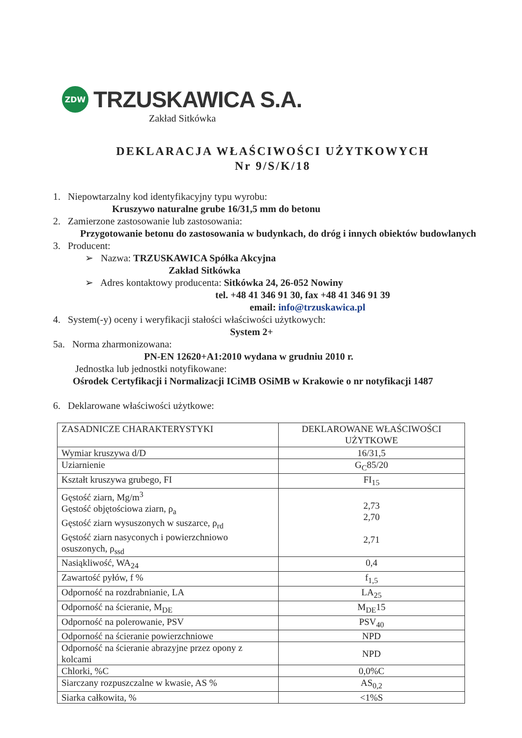ZDW
TRZUSKAWICA S.A.
Zakład Sitkówka
DEKLARACJA WŁAŚCIWOŚCI UŻYTKOWYCH
Nr 9/S/K/18
1. Niepowtarzalny kod identyfikacyjny typu wyrobu:
Kruszywo naturalne grube 16/31,5 mm do betonu
2. Zamierzone zastosowanie lub zastosowania:
Przygotowanie betonu do zastosowania w budynkach, do dróg i innych obiektów budowlanych
3. Producent:
➢ Nazwa: TRZUSKAWICA Spółka Akcyjna
Zakład Sitkówka
➢ Adres kontaktowy producenta: Sitkówka 24, 26-052 Nowiny
tel. +48 41 346 91 30, fax +48 41 346 91 39
email: info@trzuskawica.pl
4. System(-y) oceny i weryfikacji stałości właściwości użytkowych:
System 2+
5a. Norma zharmonizowana:
PN-EN 12620+A1:2010 wydana w grudniu 2010 r.
Jednostka lub jednostki notyfikowane:
Ośrodek Certyfikacji i Normalizacji ICiMB OSiMB w Krakowie o nr notyfikacji 1487
6. Deklarowane właściwości użytkowe:
| ZASADNICZE CHARAKTERYSTYKI | DEKLAROWANE WŁAŚCIWOŚCI UŻYTKOWE |
| --- | --- |
| Wymiar kruszywa d/D | 16/31,5 |
| Uziarnienie | G<sub>C</sub>85/20 |
| Kształt kruszywa grubego, FI | FI<sub>15</sub> |
| Gęstość ziarn, Mg/m<sup>3</sup> Gęstość objętościowa ziarn, ρ<sub>a</sub> Gęstość ziarn wysuszonych w suszarce, ρ<sub>rd</sub> Gęstość ziarn nasyconych i powierzchniowo osuszonych, ρ<sub>ssd</sub> | 2,73 2,70 2,71 |
| Nasiąkliwość, WA<sub>24</sub> | 0,4 |
| Zawartość pyłów, f % | f<sub>1,5</sub> |
| Odporność na rozdrabnianie, LA | LA<sub>25</sub> |
| Odporność na ścieranie, M<sub>DE</sub> | M<sub>DE</sub>15 |
| Odporność na polerowanie, PSV | PSV<sub>40</sub> |
| Odporność na ścieranie powierzchniowe | NPD |
| Odporność na ścieranie abrazyjne przez opony z kolcami | NPD |
| Chlorki, %C | 0,0%C |
| Siarczany rozpuszczalne w kwasie, AS % | AS<sub>0,2</sub> |
| Siarka całkowita, % | <1%S |